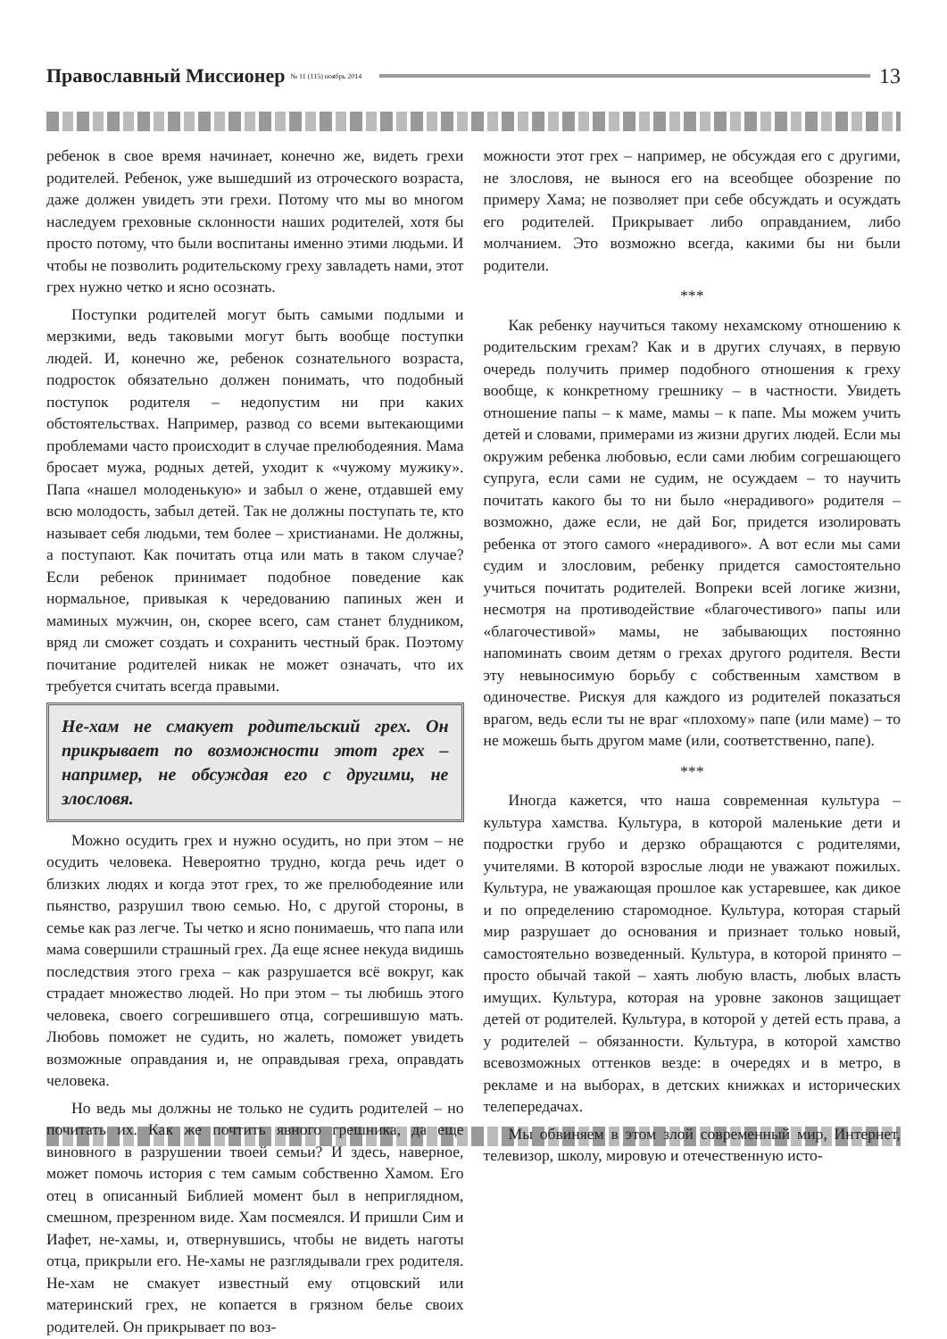Православный Миссионер № 11 (115) ноябрь 2014
13
ребенок в свое время начинает, конечно же, видеть грехи родителей. Ребенок, уже вышедший из отроческого возраста, даже должен увидеть эти грехи. Потому что мы во многом наследуем греховные склонности наших родителей, хотя бы просто потому, что были воспитаны именно этими людьми. И чтобы не позволить родительскому греху завладеть нами, этот грех нужно четко и ясно осознать.
Поступки родителей могут быть самыми подлыми и мерзкими, ведь таковыми могут быть вообще поступки людей. И, конечно же, ребенок сознательного возраста, подросток обязательно должен понимать, что подобный поступок родителя – недопустим ни при каких обстоятельствах. Например, развод со всеми вытекающими проблемами часто происходит в случае прелюбодеяния. Мама бросает мужа, родных детей, уходит к «чужому мужику». Папа «нашел молоденькую» и забыл о жене, отдавшей ему всю молодость, забыл детей. Так не должны поступать те, кто называет себя людьми, тем более – христианами. Не должны, а поступают. Как почитать отца или мать в таком случае? Если ребенок принимает подобное поведение как нормальное, привыкая к чередованию папиных жен и маминых мужчин, он, скорее всего, сам станет блудником, вряд ли сможет создать и сохранить честный брак. Поэтому почитание родителей никак не может означать, что их требуется считать всегда правыми.
Не-хам не смакует родительский грех. Он прикрывает по возможности этот грех – например, не обсуждая его с другими, не злословя.
Можно осудить грех и нужно осудить, но при этом – не осудить человека. Невероятно трудно, когда речь идет о близких людях и когда этот грех, то же прелюбодеяние или пьянство, разрушил твою семью. Но, с другой стороны, в семье как раз легче. Ты четко и ясно понимаешь, что папа или мама совершили страшный грех. Да еще яснее некуда видишь последствия этого греха – как разрушается всё вокруг, как страдает множество людей. Но при этом – ты любишь этого человека, своего согрешившего отца, согрешившую мать. Любовь поможет не судить, но жалеть, поможет увидеть возможные оправдания и, не оправдывая греха, оправдать человека.
Но ведь мы должны не только не судить родителей – но почитать их. Как же почтить явного грешника, да еще виновного в разрушении твоей семьи? И здесь, наверное, может помочь история с тем самым собственно Хамом. Его отец в описанный Библией момент был в неприглядном, смешном, презренном виде. Хам посмеялся. И пришли Сим и Иафет, не-хамы, и, отвернувшись, чтобы не видеть наготы отца, прикрыли его. Не-хамы не разглядывали грех родителя. Не-хам не смакует известный ему отцовский или материнский грех, не копается в грязном белье своих родителей. Он прикрывает по воз-
можности этот грех – например, не обсуждая его с другими, не злословя, не вынося его на всеобщее обозрение по примеру Хама; не позволяет при себе обсуждать и осуждать его родителей. Прикрывает либо оправданием, либо молчанием. Это возможно всегда, какими бы ни были родители.
***
Как ребенку научиться такому нехамскому отношению к родительским грехам? Как и в других случаях, в первую очередь получить пример подобного отношения к греху вообще, к конкретному грешнику – в частности. Увидеть отношение папы – к маме, мамы – к папе. Мы можем учить детей и словами, примерами из жизни других людей. Если мы окружим ребенка любовью, если сами любим согрешающего супруга, если сами не судим, не осуждаем – то научить почитать какого бы то ни было «нерадивого» родителя – возможно, даже если, не дай Бог, придется изолировать ребенка от этого самого «нерадивого». А вот если мы сами судим и злословим, ребенку придется самостоятельно учиться почитать родителей. Вопреки всей логике жизни, несмотря на противодействие «благочестивого» папы или «благочестивой» мамы, не забывающих постоянно напоминать своим детям о грехах другого родителя. Вести эту невыносимую борьбу с собственным хамством в одиночестве. Рискуя для каждого из родителей показаться врагом, ведь если ты не враг «плохому» папе (или маме) – то не можешь быть другом маме (или, соответственно, папе).
***
Иногда кажется, что наша современная культура – культура хамства. Культура, в которой маленькие дети и подростки грубо и дерзко обращаются с родителями, учителями. В которой взрослые люди не уважают пожилых. Культура, не уважающая прошлое как устаревшее, как дикое и по определению старомодное. Культура, которая старый мир разрушает до основания и признает только новый, самостоятельно возведенный. Культура, в которой принято – просто обычай такой – хаять любую власть, любых власть имущих. Культура, которая на уровне законов защищает детей от родителей. Культура, в которой у детей есть права, а у родителей – обязанности. Культура, в которой хамство всевозможных оттенков везде: в очередях и в метро, в рекламе и на выборах, в детских книжках и исторических телепередачах.
Мы обвиняем в этом злой современный мир, Интернет, телевизор, школу, мировую и отечественную исто-